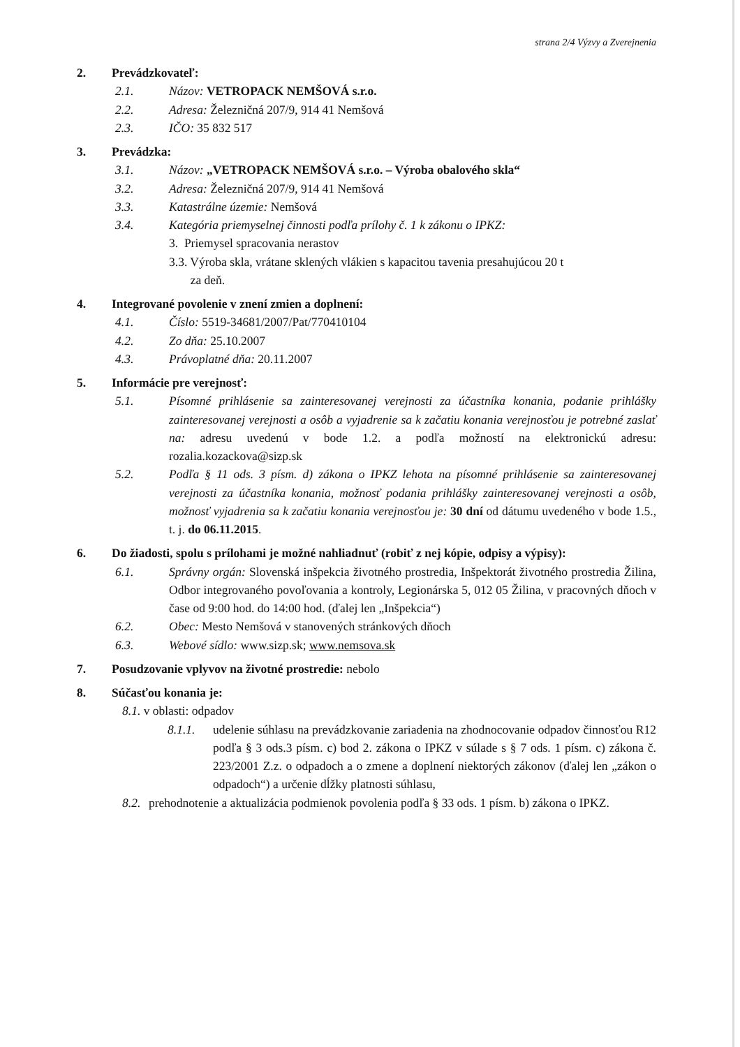strana 2/4 Výzvy a Zverejnenia
2. Prevádzkovateľ:
2.1. Názov: VETROPACK NEMŠOVÁ s.r.o.
2.2. Adresa: Železničná 207/9, 914 41 Nemšová
2.3. IČO: 35 832 517
3. Prevádzka:
3.1. Názov: „VETROPACK NEMŠOVÁ s.r.o. – Výroba obalového skla“
3.2. Adresa: Železničná 207/9, 914 41 Nemšová
3.3. Katastrálne územie: Nemšová
3.4. Kategória priemyselnej činnosti podľa prílohy č. 1 k zákonu o IPKZ:
3. Priemysel spracovania nerastov
3.3. Výroba skla, vrátane sklených vlákien s kapacitou tavenia presahujúcou 20 t
za deň.
4. Integrované povolenie v znení zmien a doplnení:
4.1. Číslo: 5519-34681/2007/Pat/770410104
4.2. Zo dňa: 25.10.2007
4.3. Právoplatné dňa: 20.11.2007
5. Informácie pre verejnosť:
5.1. Písomné prihlásenie sa zainteresovanej verejnosti za účastníka konania, podanie prihlášky zainteresovanej verejnosti a osôb a vyjadrenie sa k začatiu konania verejnosťou je potrebné zaslať na: adresu uvedenú v bode 1.2. a podľa možností na elektronickú adresu: rozalia.kozackova@sizp.sk
5.2. Podľa § 11 ods. 3 písm. d) zákona o IPKZ lehota na písomné prihlásenie sa zainteresovanej verejnosti za účastníka konania, možnosť podania prihlášky zainteresovanej verejnosti a osôb, možnosť vyjadrenia sa k začatiu konania verejnosťou je: 30 dní od dátumu uvedeného v bode 1.5., t. j. do 06.11.2015.
6. Do žiadosti, spolu s prílohami je možné nahliadnuť (robiť z nej kópie, odpisy a výpisy):
6.1. Správny orgán: Slovenská inšpekcia životného prostredia, Inšpektorát životného prostredia Žilina, Odbor integrovaného povoľovania a kontroly, Legionárska 5, 012 05 Žilina, v pracovných dňoch v čase od 9:00 hod. do 14:00 hod. (ďalej len „Inšpekcia“)
6.2. Obec: Mesto Nemšová v stanovených stránkových dňoch
6.3. Webové sídlo: www.sizp.sk; www.nemsova.sk
7. Posudzovanie vplyvov na životné prostredie: nebolo
8. Súčasťou konania je:
8.1. v oblasti: odpadov
8.1.1. udelenie súhlasu na prevádzkovanie zariadenia na zhodnocovanie odpadov činnosťou R12 podľa § 3 ods.3 písm. c) bod 2. zákona o IPKZ v súlade s § 7 ods. 1 písm. c) zákona č. 223/2001 Z.z. o odpadoch a o zmene a doplnení niektorých zákonov (ďalej len „zákon o odpadoch“) a určenie dĺžky platnosti súhlasu,
8.2. prehodnotenie a aktualizácia podmienok povolenia podľa § 33 ods. 1 písm. b) zákona o IPKZ.